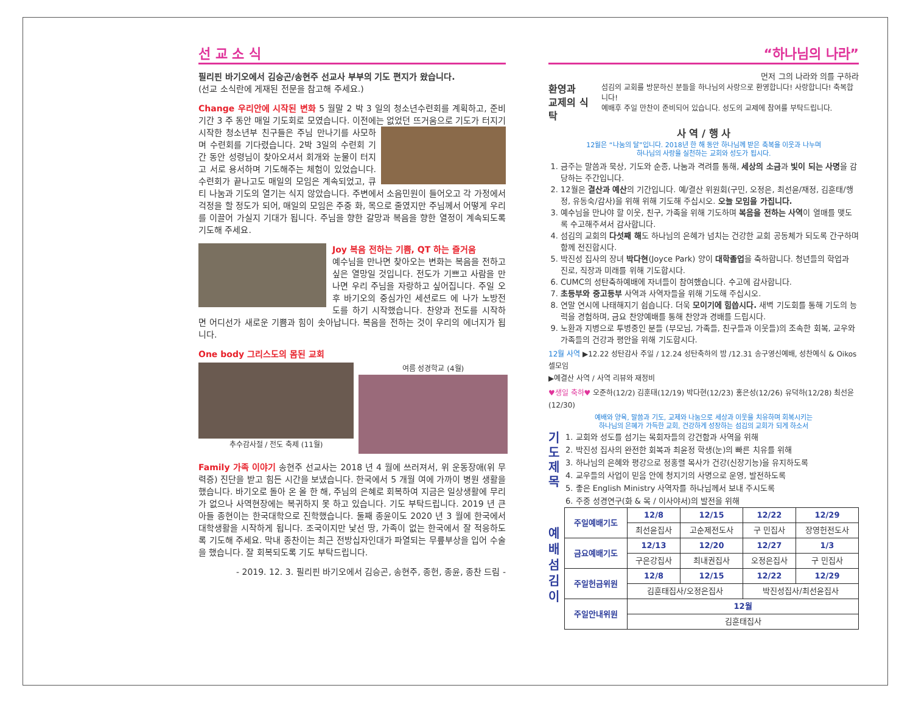선 교 소 식
필리핀 바기오에서 김승곤/송현주 선교사 부부의 기도 편지가 왔습니다.
(선교 소식란에 게재된 전문을 참고해 주세요.)
Change 우리안에 시작된 변화 5 월말 2 박 3 일의 청소년수련회를 계획하고, 준비기간 3 주 동안 매일 기도회로 모였습니다. 이전에는 없었던 뜨거움으로 기도가 터지기 시작한 청소년부 친구들은 주님 만나기를 사모하며 수련회를 기다렸습니다. 2박 3일의 수련회 기간 동안 성령님이 찾아오셔서 회개와 눈물이 터지고 서로 용서하며 기도해주는 체험이 있었습니다. 수련회가 끝나고도 매일의 모임은 계속되었고, 큐티 나눔과 기도의 열기는 식지 않았습니다. 주변에서 소음민원이 들어오고 각 가정에서 걱정을 할 정도가 되어, 매일의 모임은 주중 화, 목으로 줄였지만 주님께서 어떻게 우리를 이끌어 가실지 기대가 됩니다. 주님을 향한 갈망과 복음을 향한 열정이 계속되도록 기도해 주세요.
Joy 복음 전하는 기쁨, QT 하는 즐거움
예수님을 만나면 찾아오는 변화는 복음을 전하고 싶은 열망일 것입니다. 전도가 기쁘고 사람을 만나면 우리 주님을 자랑하고 싶어집니다. 주일 오후 바기오의 중심가인 세션로드 에 나가 노방전도를 하기 시작했습니다. 찬양과 전도를 시작하면 어디선가 새로운 기쁨과 힘이 솟아납니다. 복음을 전하는 것이 우리의 에너지가 됩니다.
One body 그리스도의 몸된 교회
추수감사절 / 전도 축제 (11월) 여름 성경학교 (4월)
Family 가족 이야기 송현주 선교사는 2018 년 4 월에 쓰러져서, 위 운동장애(위 무력증) 진단을 받고 힘든 시간을 보냈습니다. 한국에서 5 개월 여에 가까이 병원 생활을 했습니다. 바기오로 돌아 온 올 한 해, 주님의 은혜로 회복하여 지금은 일상생활에 무리가 없으나 사역현장에는 복귀하지 못 하고 있습니다. 기도 부탁드립니다. 2019 년 큰 아들 종현이는 한국대학으로 진학했습니다. 둘째 종윤이도 2020 년 3 월에 한국에서 대학생활을 시작하게 됩니다. 조국이지만 낯선 땅, 가족이 없는 한국에서 잘 적응하도록 기도해 주세요. 막내 종찬이는 최근 전방십자인대가 파열되는 무릎부상을 입어 수술을 했습니다. 잘 회복되도록 기도 부탁드립니다.
- 2019. 12. 3. 필리핀 바기오에서 김승곤, 송현주, 종헌, 종윤, 종찬 드림 -
“하나님의 나라”
먼저 그의 나라와 의를 구하라
환영과
교제의 식탁
섬김의 교회를 방문하신 분들을 하나님의 사랑으로 환영합니다! 사랑합니다! 축복합니다!
예배후 주일 만찬이 준비되어 있습니다. 성도의 교제에 참여를 부탁드립니다.
사 역 / 행 사
12월은 “나눔의 달”입니다. 2018년 한 해 동안 하나님께 받은 축복을 이웃과 나누며
하나님의 사랑을 실천하는 교회와 성도가 됩시다.
1. 금주는 말씀과 묵상, 기도와 순종, 나눔과 격려를 통해, 세상의 소금과 빛이 되는 사명을 감당하는 주간입니다.
2. 12월은 결산과 예산의 기간입니다. 예/결산 위원회(구민, 오정은, 최선윤/재정, 김훈태/행정, 유동숙/감사)을 위해 위해 기도해 주십시오. 오늘 모임을 가집니다.
3. 예수님을 만나야 할 이웃, 친구, 가족을 위해 기도하며 복음을 전하는 사역이 열매를 맺도록 수고해주셔서 감사합니다.
4. 섬김의 교회의 다섯째 해도 하나님의 은혜가 넘치는 건강한 교회 공동체가 되도록 간구하며 함께 전진합시다.
5. 박진성 집사의 장녀 박다현(Joyce Park) 양이 대학졸업을 축하합니다. 청년들의 학업과 진로, 직장과 미래를 위해 기도합시다.
6. CUMC의 성탄축하예배에 자녀들이 참여했습니다. 수고에 감사합니다.
7. 초등부와 중고등부 사역과 사역자들을 위해 기도해 주십시오.
8. 연말 연시에 나태해지기 쉽습니다. 더욱 모이기에 힘씁시다. 새벽 기도회를 통해 기도의 능력을 경험하며, 금요 찬양예배를 통해 찬양과 경배를 드립시다.
9. 노환과 지병으로 투병중인 분들 (부모님, 가족들, 친구들과 이웃들)의 조속한 회복, 교우와 가족들의 건강과 평안을 위해 기도합시다.
12월 사역 ▶12.22 성탄감사 주일 / 12.24 성탄축하의 밤 /12.31 송구영신예배, 성찬예식 & Oikos 셀모임
▶예결산 사역 / 사역 리뷰와 재정비
♥생일 축하♥ 오준하(12/2) 김훈태(12/19) 박다현(12/23) 홍은성(12/26) 유덕하(12/28) 최선윤(12/30)
예배와 양육, 말씀과 기도, 교제와 나눔으로 세상과 이웃을 치유하며 회복시키는
하나님의 은혜가 가득한 교회, 건강하게 성장하는 섬김의 교회가 되게 하소서
기
도
제
목
1. 교회와 성도를 섬기는 목회자들의 강건함과 사역을 위해
2. 박진성 집사의 완전한 회복과 최윤정 학생(눈)의 빠른 치유를 위해
3. 하나님의 은혜와 평강으로 정홍렬 목사가 건강(신장기능)을 유지하도록
4. 교우들의 사업이 믿음 안에 청지기의 사명으로 운영, 발전하도록
5. 좋은 English Ministry 사역자를 하나님께서 보내 주시도록
6. 주중 성경연구(화 & 목 / 이사야서)의 발전을 위해
예
배
섬
김
이
| 주일예배기도 | 12/8 | 12/15 | 12/22 | 12/29 |
| | 최선윤집사 | 고순제전도사 | 구 민집사 | 장영헌전도사 |
| 금요예배기도 | 12/13 | 12/20 | 12/27 | 1/3 |
| | 구은강집사 | 최내권집사 | 오정은집사 | 구 민집사 |
| 주일헌금위원 | 12/8 | 12/15 | 12/22 | 12/29 |
| | 김훈태집사/오정은집사 | | 박진성집사/최선윤집사 | |
| 주일안내위원 | 12월 | | | |
| | 김훈태집사 | | | |